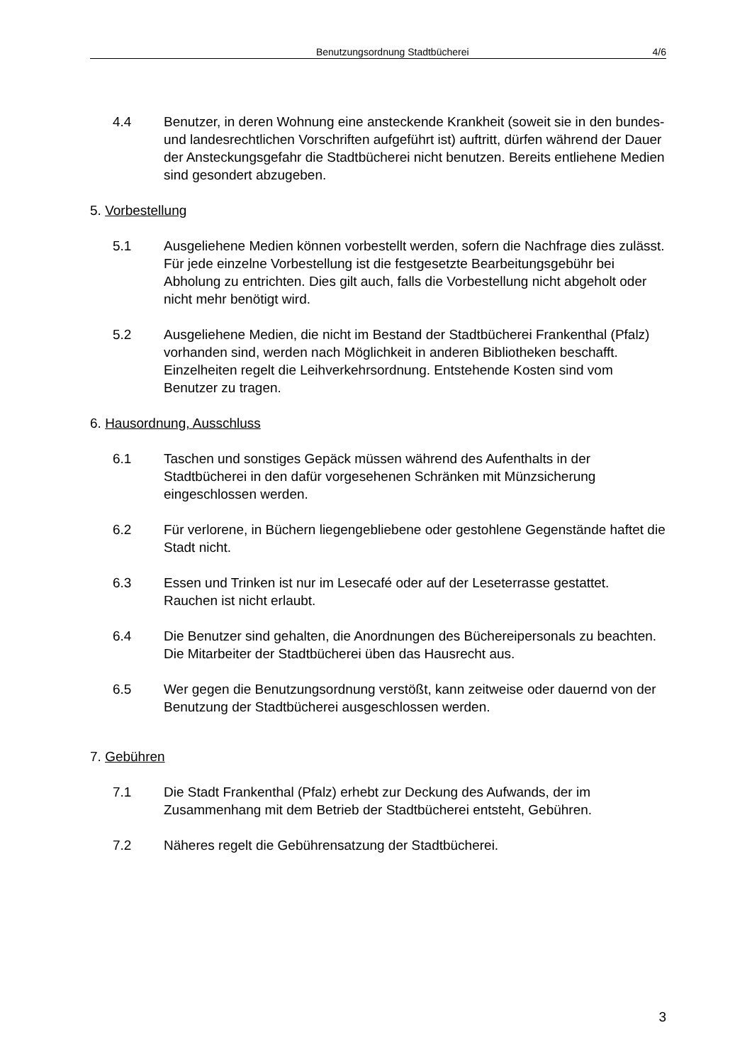Benutzungsordnung Stadtbücherei 4/6
4.4 Benutzer, in deren Wohnung eine ansteckende Krankheit (soweit sie in den bundes- und landesrechtlichen Vorschriften aufgeführt ist) auftritt, dürfen während der Dauer der Ansteckungsgefahr die Stadtbücherei nicht benutzen. Bereits entliehene Medien sind gesondert abzugeben.
5. Vorbestellung
5.1 Ausgeliehene Medien können vorbestellt werden, sofern die Nachfrage dies zulässt. Für jede einzelne Vorbestellung ist die festgesetzte Bearbeitungsgebühr bei Abholung zu entrichten. Dies gilt auch, falls die Vorbestellung nicht abgeholt oder nicht mehr benötigt wird.
5.2 Ausgeliehene Medien, die nicht im Bestand der Stadtbücherei Frankenthal (Pfalz) vorhanden sind, werden nach Möglichkeit in anderen Bibliotheken beschafft. Einzelheiten regelt die Leihverkehrsordnung. Entstehende Kosten sind vom Benutzer zu tragen.
6. Hausordnung, Ausschluss
6.1 Taschen und sonstiges Gepäck müssen während des Aufenthalts in der Stadtbücherei in den dafür vorgesehenen Schränken mit Münzsicherung eingeschlossen werden.
6.2 Für verlorene, in Büchern liegengebliebene oder gestohlene Gegenstände haftet die Stadt nicht.
6.3 Essen und Trinken ist nur im Lesecafé oder auf der Leseterrasse gestattet. Rauchen ist nicht erlaubt.
6.4 Die Benutzer sind gehalten, die Anordnungen des Büchereipersonals zu beachten. Die Mitarbeiter der Stadtbücherei üben das Hausrecht aus.
6.5 Wer gegen die Benutzungsordnung verstößt, kann zeitweise oder dauernd von der Benutzung der Stadtbücherei ausgeschlossen werden.
7. Gebühren
7.1 Die Stadt Frankenthal (Pfalz) erhebt zur Deckung des Aufwands, der im Zusammenhang mit dem Betrieb der Stadtbücherei entsteht, Gebühren.
7.2 Näheres regelt die Gebührensatzung der Stadtbücherei.
3